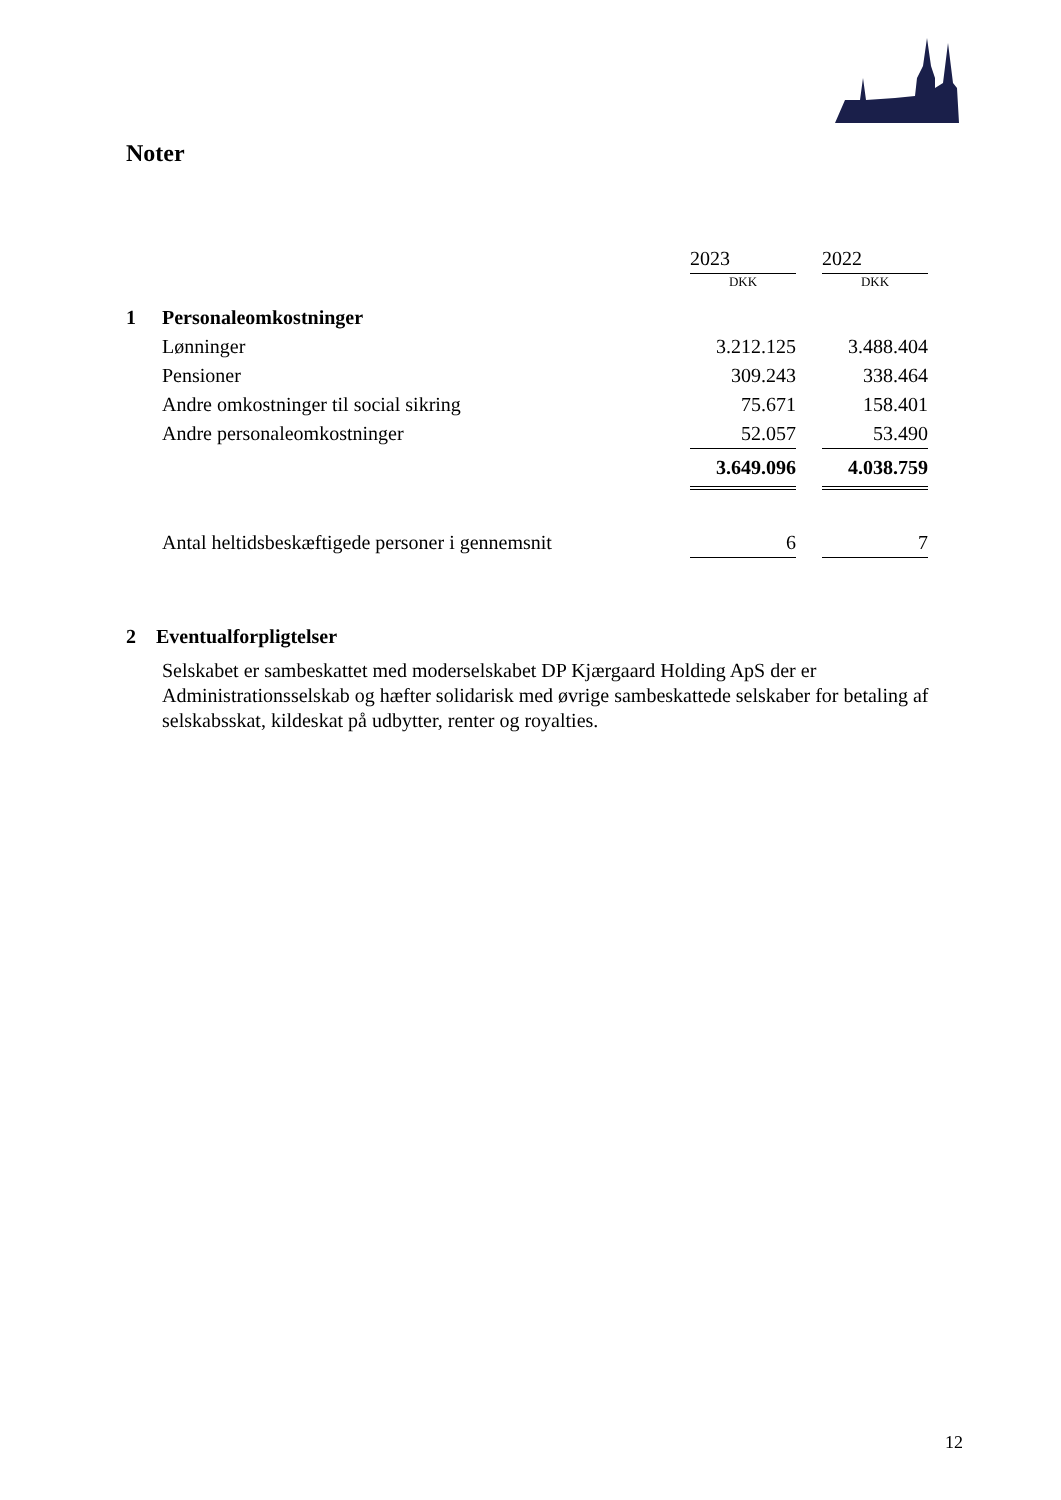Noter
| | | 2023 | | 2022 |
| | | DKK | | DKK |
| 1 | Personaleomkostninger | | | |
| | Lønninger | 3.212.125 | | 3.488.404 |
| | Pensioner | 309.243 | | 338.464 |
| | Andre omkostninger til social sikring | 75.671 | | 158.401 |
| | Andre personaleomkostninger | 52.057 | | 53.490 |
| | | 3.649.096 | | 4.038.759 |
| | Antal heltidsbeskæftigede personer i gennemsnit | 6 | | 7 |
2 Eventualforpligtelser
Selskabet er sambeskattet med moderselskabet DP Kjærgaard Holding ApS der er Administrationsselskab og hæfter solidarisk med øvrige sambeskattede selskaber for betaling af selskabsskat, kildeskat på udbytter, renter og royalties.
12